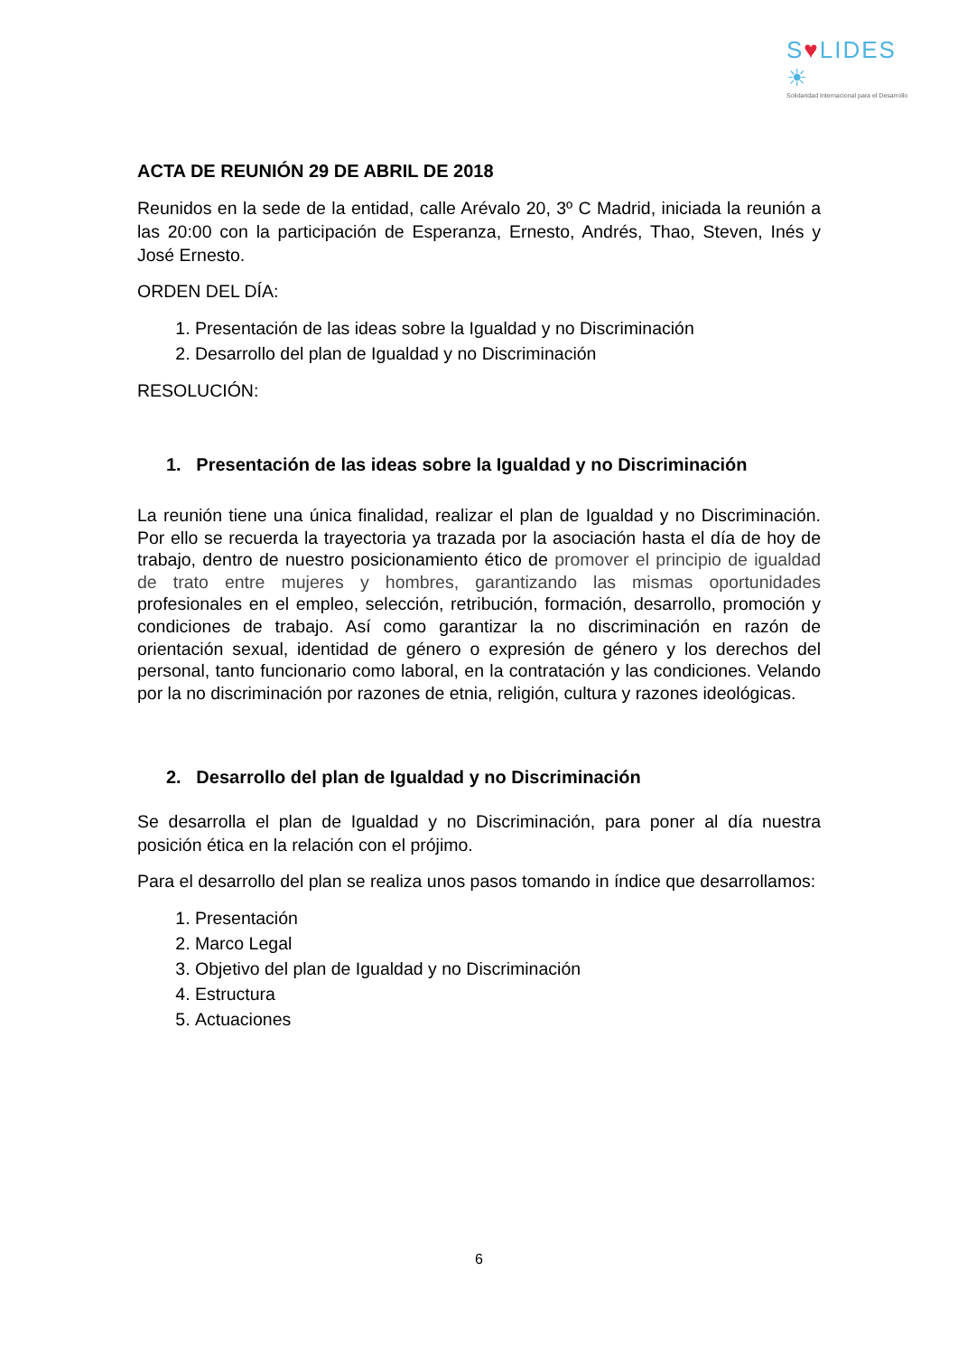S♥LIDES ☀
Solidaridad Internacional para el Desarrollo
ACTA DE REUNIÓN 29 DE ABRIL DE 2018
Reunidos en la sede de la entidad, calle Arévalo 20, 3º C Madrid, iniciada la reunión a las 20:00 con la participación de Esperanza, Ernesto, Andrés, Thao, Steven, Inés y José Ernesto.
ORDEN DEL DÍA:
1. Presentación de las ideas sobre la Igualdad y no Discriminación
2. Desarrollo del plan de Igualdad y no Discriminación
RESOLUCIÓN:
1. Presentación de las ideas sobre la Igualdad y no Discriminación
La reunión tiene una única finalidad, realizar el plan de Igualdad y no Discriminación. Por ello se recuerda la trayectoria ya trazada por la asociación hasta el día de hoy de trabajo, dentro de nuestro posicionamiento ético de promover el principio de igualdad de trato entre mujeres y hombres, garantizando las mismas oportunidades profesionales en el empleo, selección, retribución, formación, desarrollo, promoción y condiciones de trabajo. Así como garantizar la no discriminación en razón de orientación sexual, identidad de género o expresión de género y los derechos del personal, tanto funcionario como laboral, en la contratación y las condiciones. Velando por la no discriminación por razones de etnia, religión, cultura y razones ideológicas.
2. Desarrollo del plan de Igualdad y no Discriminación
Se desarrolla el plan de Igualdad y no Discriminación, para poner al día nuestra posición ética en la relación con el prójimo.
Para el desarrollo del plan se realiza unos pasos tomando in índice que desarrollamos:
1. Presentación
2. Marco Legal
3. Objetivo del plan de Igualdad y no Discriminación
4. Estructura
5. Actuaciones
6